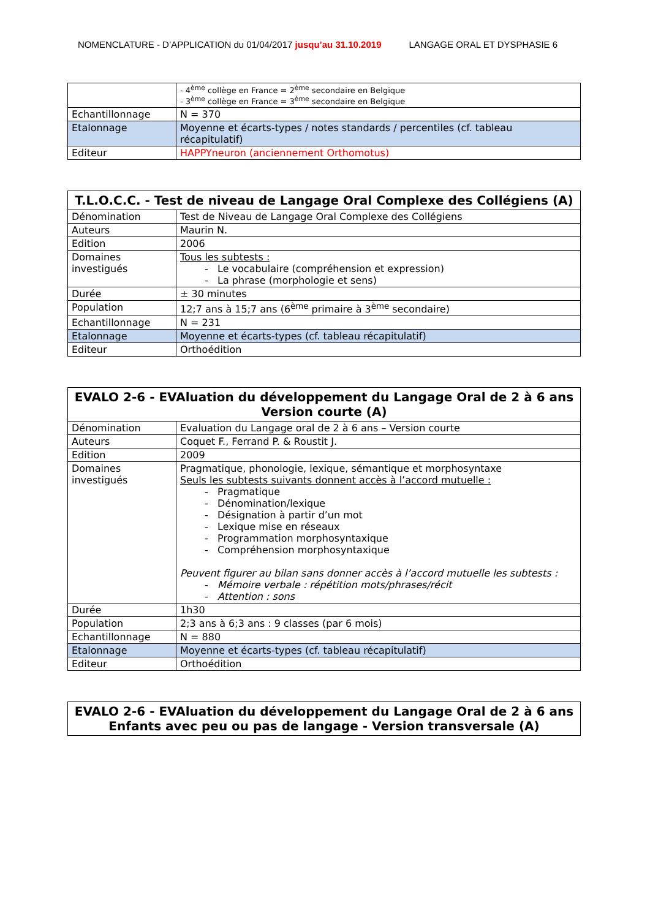NOMENCLATURE - D’APPLICATION du 01/04/2017 jusqu’au 31.10.2019 LANGAGE ORAL ET DYSPHASIE 6
| | - 4<sup>ème</sup> collège en France = 2<sup>ème</sup> secondaire en Belgique - 3<sup>ème</sup> collège en France = 3<sup>ème</sup> secondaire en Belgique |
| Echantillonnage | N = 370 |
| Etalonnage | Moyenne et écarts-types / notes standards / percentiles (cf. tableau récapitulatif) |
| Editeur | HAPPYneuron (anciennement Orthomotus) |
| T.L.O.C.C. - Test de niveau de Langage Oral Complexe des Collégiens (A) | |
| --- | --- |
| Dénomination | Test de Niveau de Langage Oral Complexe des Collégiens |
| Auteurs | Maurin N. |
| Edition | 2006 |
| Domaines investigués | Tous les subtests : - Le vocabulaire (compréhension et expression) - La phrase (morphologie et sens) |
| Durée | ± 30 minutes |
| Population | 12;7 ans à 15;7 ans (6<sup>ème</sup> primaire à 3<sup>ème</sup> secondaire) |
| Echantillonnage | N = 231 |
| Etalonnage | Moyenne et écarts-types (cf. tableau récapitulatif) |
| Editeur | Orthoédition |
| EVALO 2-6 - EVAluation du développement du Langage Oral de 2 à 6 ans Version courte (A) | |
| --- | --- |
| Dénomination | Evaluation du Langage oral de 2 à 6 ans – Version courte |
| Auteurs | Coquet F., Ferrand P. & Roustit J. |
| Edition | 2009 |
| Domaines investigués | Pragmatique, phonologie, lexique, sémantique et morphosyntaxe Seuls les subtests suivants donnent accès à l’accord mutuelle : - Pragmatique - Dénomination/lexique - Désignation à partir d’un mot - Lexique mise en réseaux - Programmation morphosyntaxique - Compréhension morphosyntaxique Peuvent figurer au bilan sans donner accès à l’accord mutuelle les subtests : - Mémoire verbale : répétition mots/phrases/récit - Attention : sons |
| Durée | 1h30 |
| Population | 2;3 ans à 6;3 ans : 9 classes (par 6 mois) |
| Echantillonnage | N = 880 |
| Etalonnage | Moyenne et écarts-types (cf. tableau récapitulatif) |
| Editeur | Orthoédition |
| EVALO 2-6 - EVAluation du développement du Langage Oral de 2 à 6 ans Enfants avec peu ou pas de langage - Version transversale (A) |
| --- |